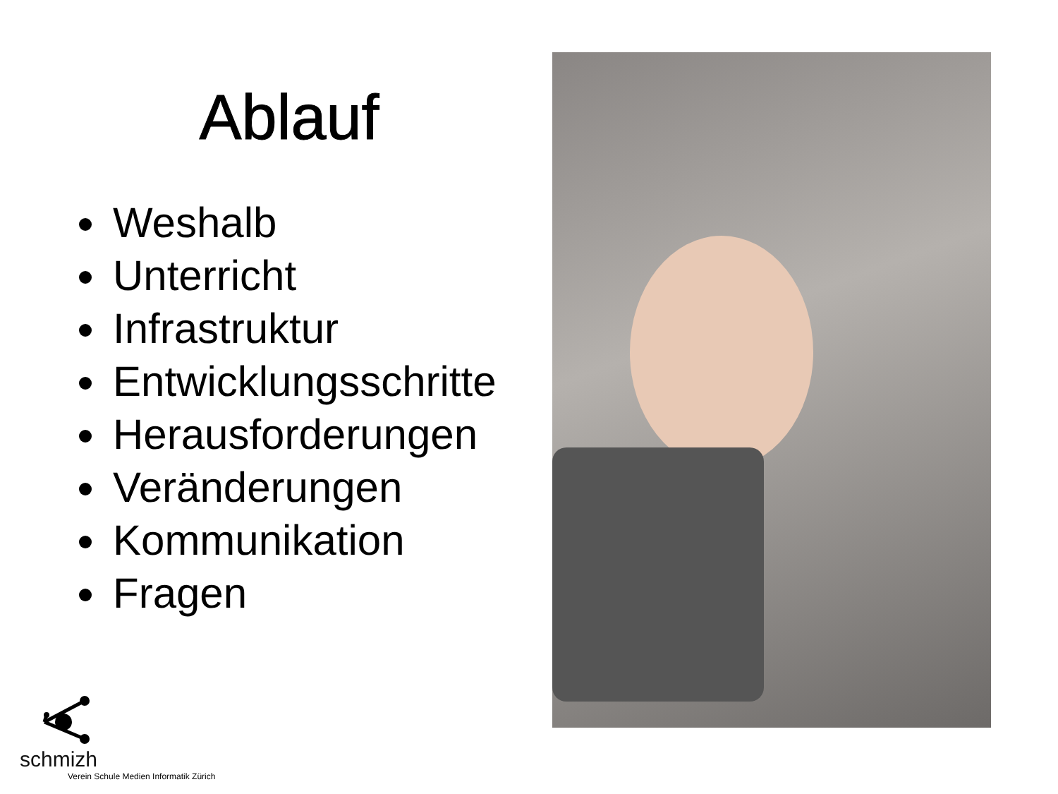Ablauf
Weshalb
Unterricht
Infrastruktur
Entwicklungsschritte
Herausforderungen
Veränderungen
Kommunikation
Fragen
schmizh
Verein Schule Medien Informatik Zürich